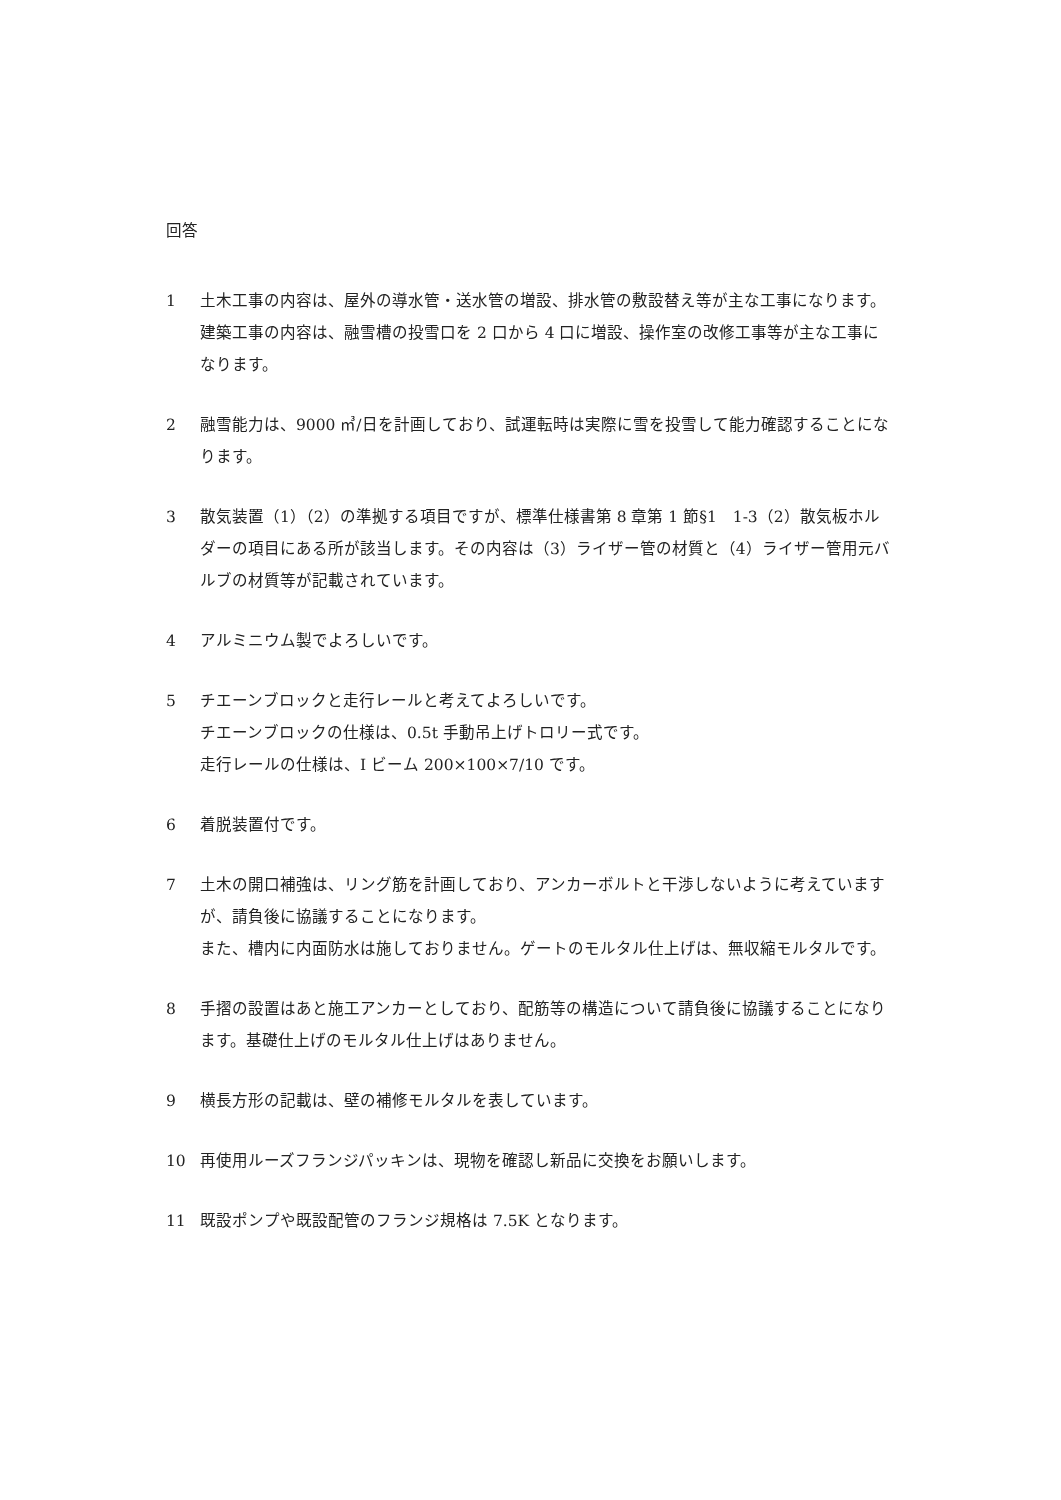回答
1 土木工事の内容は、屋外の導水管・送水管の増設、排水管の敷設替え等が主な工事になります。
建築工事の内容は、融雪槽の投雪口を 2 口から 4 口に増設、操作室の改修工事等が主な工事になります。
2 融雪能力は、9000 ㎥/日を計画しており、試運転時は実際に雪を投雪して能力確認することになります。
3 散気装置（1）（2）の準拠する項目ですが、標準仕様書第 8 章第 1 節§1　1-3（2）散気板ホルダーの項目にある所が該当します。その内容は（3）ライザー管の材質と（4）ライザー管用元バルブの材質等が記載されています。
4 アルミニウム製でよろしいです。
5 チエーンブロックと走行レールと考えてよろしいです。
チエーンブロックの仕様は、0.5t 手動吊上げトロリー式です。
走行レールの仕様は、I ビーム 200×100×7/10 です。
6 着脱装置付です。
7 土木の開口補強は、リング筋を計画しており、アンカーボルトと干渉しないように考えていますが、請負後に協議することになります。
また、槽内に内面防水は施しておりません。ゲートのモルタル仕上げは、無収縮モルタルです。
8 手摺の設置はあと施工アンカーとしており、配筋等の構造について請負後に協議することになります。基礎仕上げのモルタル仕上げはありません。
9 横長方形の記載は、壁の補修モルタルを表しています。
10 再使用ルーズフランジパッキンは、現物を確認し新品に交換をお願いします。
11 既設ポンプや既設配管のフランジ規格は 7.5K となります。